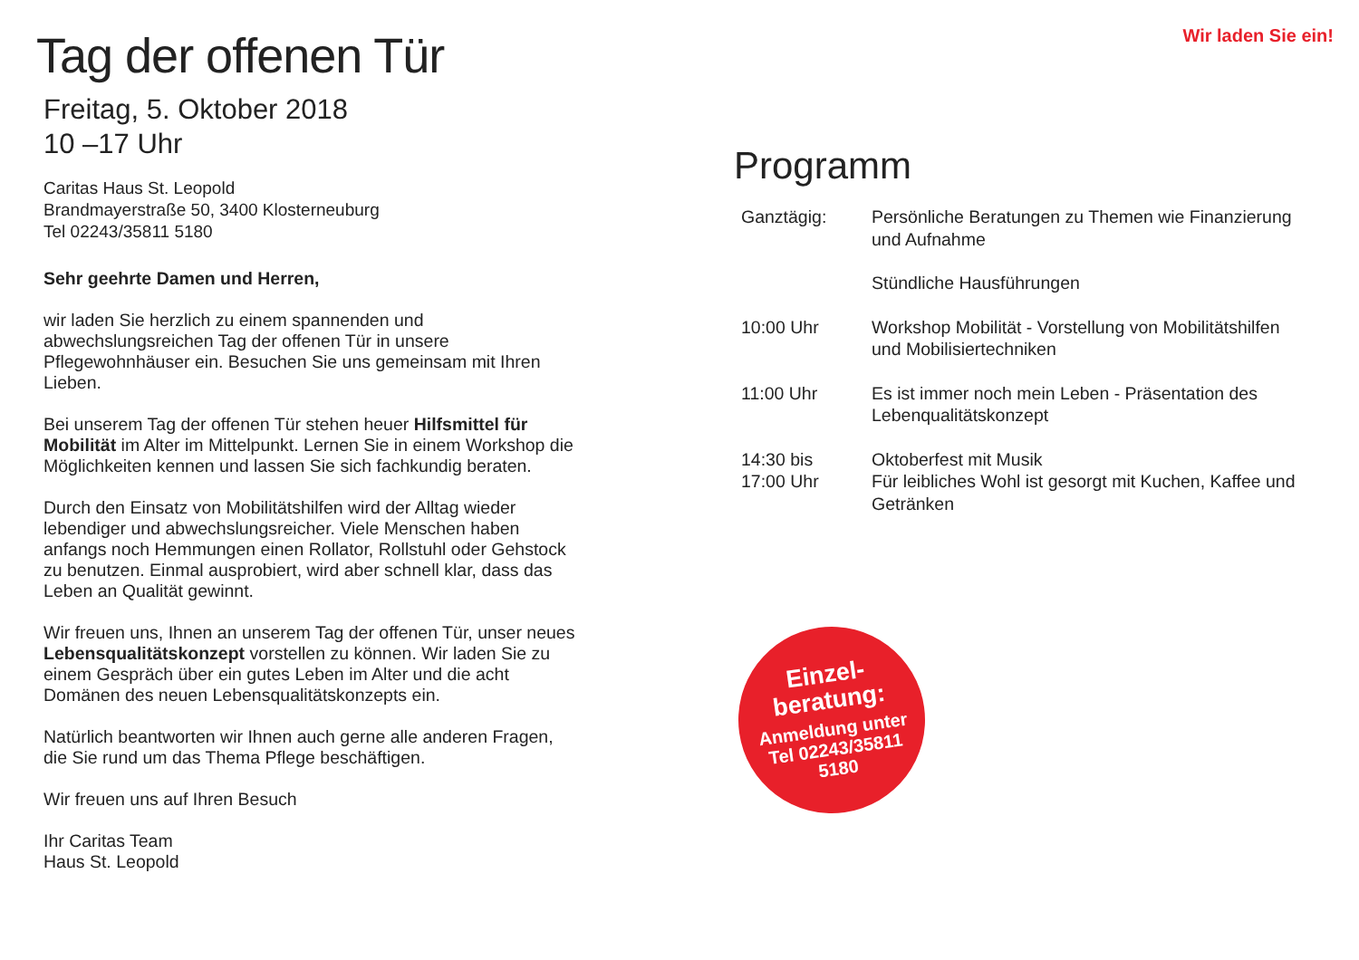Tag der offenen Tür
Freitag, 5. Oktober 2018
10 –17 Uhr
Caritas Haus St. Leopold
Brandmayerstraße 50, 3400 Klosterneuburg
Tel 02243/35811 5180
Sehr geehrte Damen und Herren,
wir laden Sie herzlich zu einem spannenden und abwechslungsreichen Tag der offenen Tür in unsere Pflegewohnhäuser ein. Besuchen Sie uns gemeinsam mit Ihren Lieben.
Bei unserem Tag der offenen Tür stehen heuer Hilfsmittel für Mobilität im Alter im Mittelpunkt. Lernen Sie in einem Workshop die Möglichkeiten kennen und lassen Sie sich fachkundig beraten.
Durch den Einsatz von Mobilitätshilfen wird der Alltag wieder lebendiger und abwechslungsreicher. Viele Menschen haben anfangs noch Hemmungen einen Rollator, Rollstuhl oder Gehstock zu benutzen. Einmal ausprobiert, wird aber schnell klar, dass das Leben an Qualität gewinnt.
Wir freuen uns, Ihnen an unserem Tag der offenen Tür, unser neues Lebensqualitätskonzept vorstellen zu können. Wir laden Sie zu einem Gespräch über ein gutes Leben im Alter und die acht Domänen des neuen Lebensqualitätskonzepts ein.
Natürlich beantworten wir Ihnen auch gerne alle anderen Fragen, die Sie rund um das Thema Pflege beschäftigen.
Wir freuen uns auf Ihren Besuch
Ihr Caritas Team
Haus St. Leopold
Wir laden Sie ein!
Programm
| Ganztägig: | Persönliche Beratungen zu Themen wie Finanzierung und Aufnahme |
| | Stündliche Hausführungen |
| 10:00 Uhr | Workshop Mobilität - Vorstellung von Mobilitätshilfen und Mobilisiertechniken |
| 11:00 Uhr | Es ist immer noch mein Leben - Präsentation des Lebenqualitätskonzept |
| 14:30 bis 17:00 Uhr | Oktoberfest mit Musik Für leibliches Wohl ist gesorgt mit Kuchen, Kaffee und Getränken |
Einzel-
beratung:
Anmeldung unter
Tel 02243/35811
5180